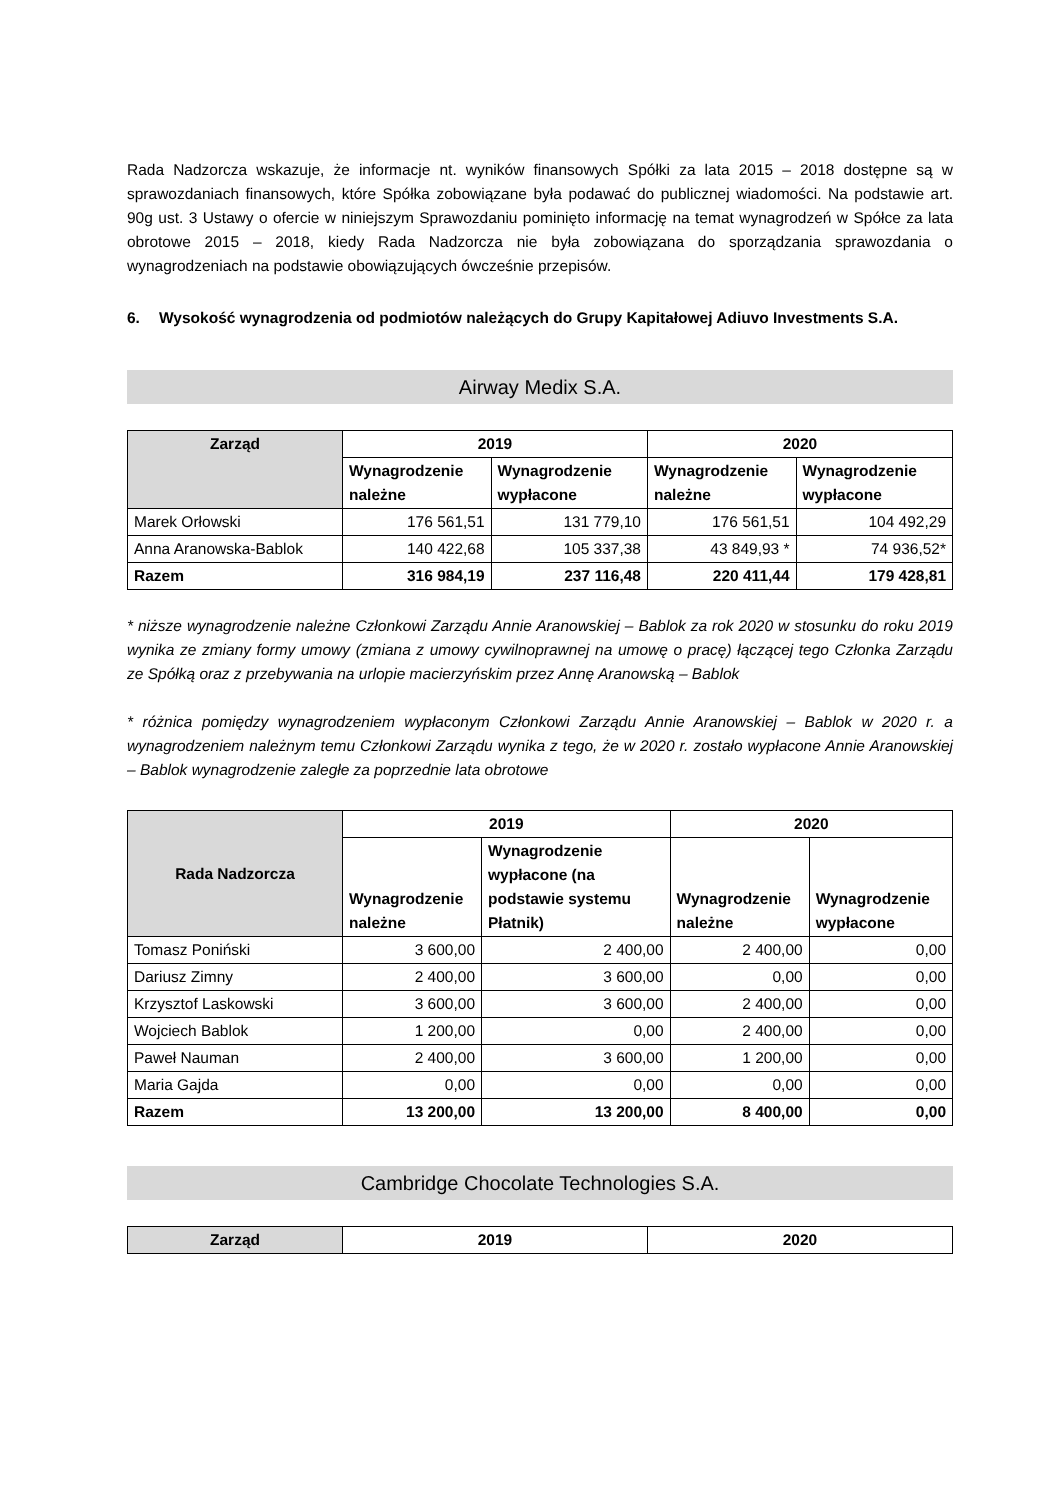Rada Nadzorcza wskazuje, że informacje nt. wyników finansowych Spółki za lata 2015 – 2018 dostępne są w sprawozdaniach finansowych, które Spółka zobowiązane była podawać do publicznej wiadomości. Na podstawie art. 90g ust. 3 Ustawy o ofercie w niniejszym Sprawozdaniu pominięto informację na temat wynagrodzeń w Spółce za lata obrotowe 2015 – 2018, kiedy Rada Nadzorcza nie była zobowiązana do sporządzania sprawozdania o wynagrodzeniach na podstawie obowiązujących ówcześnie przepisów.
6. Wysokość wynagrodzenia od podmiotów należących do Grupy Kapitałowej Adiuvo Investments S.A.
Airway Medix S.A.
| Zarząd | 2019 | | 2020 | |
| --- | --- | --- | --- | --- |
| | Wynagrodzenie należne | Wynagrodzenie wypłacone | Wynagrodzenie należne | Wynagrodzenie wypłacone |
| Marek Orłowski | 176 561,51 | 131 779,10 | 176 561,51 | 104 492,29 |
| Anna Aranowska-Bablok | 140 422,68 | 105 337,38 | 43 849,93 * | 74 936,52* |
| Razem | 316 984,19 | 237 116,48 | 220 411,44 | 179 428,81 |
* niższe wynagrodzenie należne Członkowi Zarządu Annie Aranowskiej – Bablok za rok 2020 w stosunku do roku 2019 wynika ze zmiany formy umowy (zmiana z umowy cywilnoprawnej na umowę o pracę) łączącej tego Członka Zarządu ze Spółką oraz z przebywania na urlopie macierzyńskim przez Annę Aranowską – Bablok
* różnica pomiędzy wynagrodzeniem wypłaconym Członkowi Zarządu Annie Aranowskiej – Bablok w 2020 r. a wynagrodzeniem należnym temu Członkowi Zarządu wynika z tego, że w 2020 r. zostało wypłacone Annie Aranowskiej – Bablok wynagrodzenie zaległe za poprzednie lata obrotowe
| Rada Nadzorcza | 2019 | | 2020 | |
| --- | --- | --- | --- | --- |
| | Wynagrodzenie należne | Wynagrodzenie wypłacone (na podstawie systemu Płatnik) | Wynagrodzenie należne | Wynagrodzenie wypłacone |
| Tomasz Poniński | 3 600,00 | 2 400,00 | 2 400,00 | 0,00 |
| Dariusz Zimny | 2 400,00 | 3 600,00 | 0,00 | 0,00 |
| Krzysztof Laskowski | 3 600,00 | 3 600,00 | 2 400,00 | 0,00 |
| Wojciech Bablok | 1 200,00 | 0,00 | 2 400,00 | 0,00 |
| Paweł Nauman | 2 400,00 | 3 600,00 | 1 200,00 | 0,00 |
| Maria Gajda | 0,00 | 0,00 | 0,00 | 0,00 |
| Razem | 13 200,00 | 13 200,00 | 8 400,00 | 0,00 |
Cambridge Chocolate Technologies S.A.
| Zarząd | 2019 | 2020 |
| --- | --- | --- |